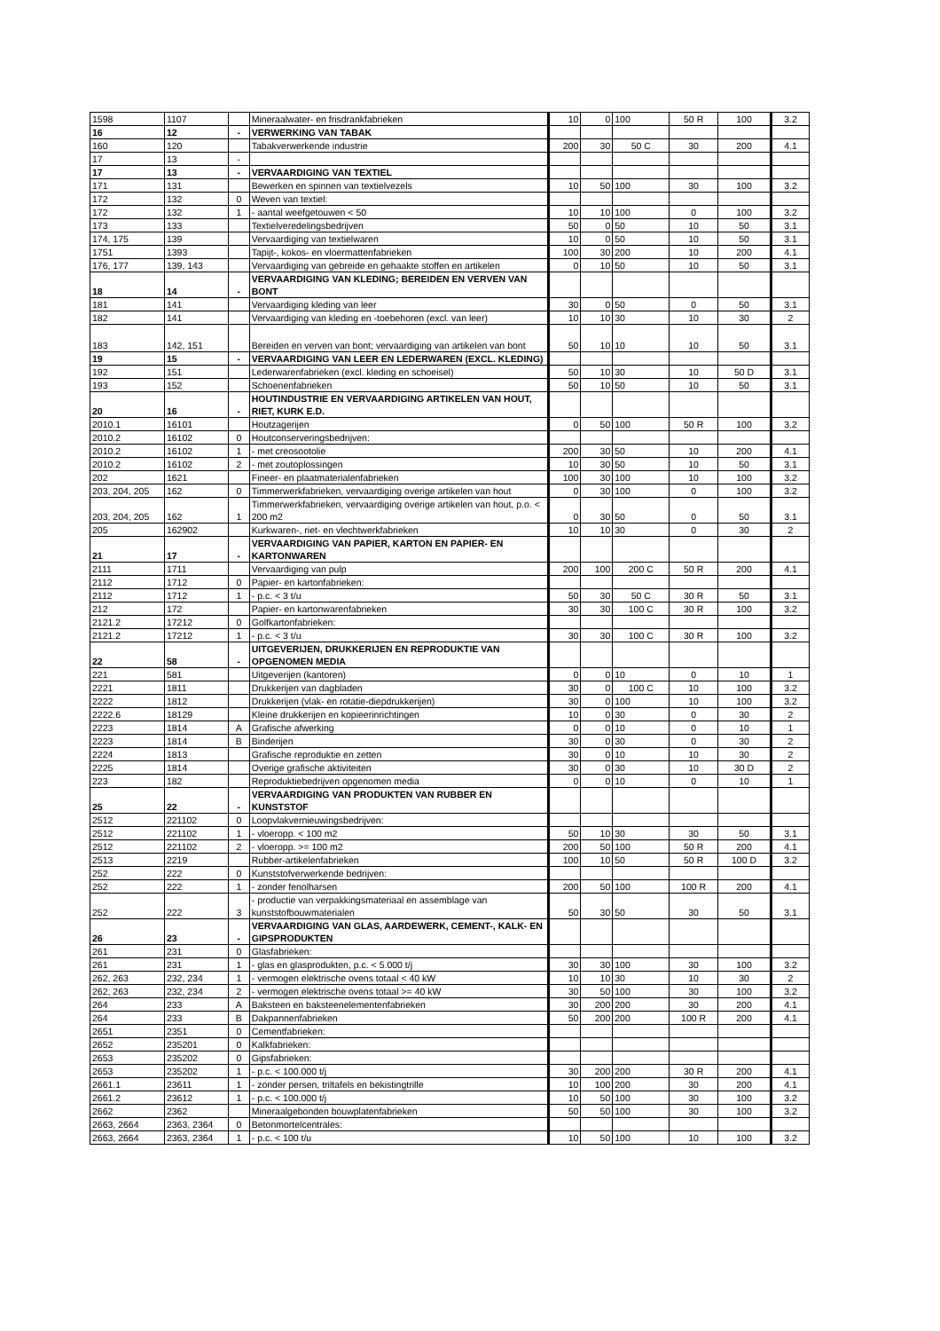| 1598 | 1107 | | Mineraalwater- en frisdrankfabrieken | 10 | 0 | 100 | 50 R | 100 | 3.2 |
| 16 | 12 | - | VERWERKING VAN TABAK | | | | | | |
| 160 | 120 | | Tabakverwerkende industrie | 200 | 30 | 50 C | 30 | 200 | 4.1 |
| 17 | 13 | - | | | | | | | |
| 17 | 13 | - | VERVAARDIGING VAN TEXTIEL | | | | | | |
| 171 | 131 | | Bewerken en spinnen van textielvezels | 10 | 50 | 100 | 30 | 100 | 3.2 |
| 172 | 132 | 0 | Weven van textiel: | | | | | | |
| 172 | 132 | 1 | - aantal weefgetouwen < 50 | 10 | 10 | 100 | 0 | 100 | 3.2 |
| 173 | 133 | | Textielveredelingsbedrijven | 50 | 0 | 50 | 10 | 50 | 3.1 |
| 174, 175 | 139 | | Vervaardiging van textielwaren | 10 | 0 | 50 | 10 | 50 | 3.1 |
| 1751 | 1393 | | Tapijt-, kokos- en vloermattenfabrieken | 100 | 30 | 200 | 10 | 200 | 4.1 |
| 176, 177 | 139, 143 | | Vervaardiging van gebreide en gehaakte stoffen en artikelen | 0 | 10 | 50 | 10 | 50 | 3.1 |
| 18 | 14 | - | VERVAARDIGING VAN KLEDING; BEREIDEN EN VERVEN VAN BONT | | | | | | |
| 181 | 141 | | Vervaardiging kleding van leer | 30 | 0 | 50 | 0 | 50 | 3.1 |
| 182 | 141 | | Vervaardiging van kleding en -toebehoren (excl. van leer) | 10 | 10 | 30 | 10 | 30 | 2 |
| 183 | 142, 151 | | Bereiden en verven van bont; vervaardiging van artikelen van bont | 50 | 10 | 10 | 10 | 50 | 3.1 |
| 19 | 15 | - | VERVAARDIGING VAN LEER EN LEDERWAREN (EXCL. KLEDING) | | | | | | |
| 192 | 151 | | Lederwarenfabrieken (excl. kleding en schoeisel) | 50 | 10 | 30 | 10 | 50 D | 3.1 |
| 193 | 152 | | Schoenenfabrieken | 50 | 10 | 50 | 10 | 50 | 3.1 |
| 20 | 16 | - | HOUTINDUSTRIE EN VERVAARDIGING ARTIKELEN VAN HOUT, RIET, KURK E.D. | | | | | | |
| 2010.1 | 16101 | | Houtzagerijen | 0 | 50 | 100 | 50 R | 100 | 3.2 |
| 2010.2 | 16102 | 0 | Houtconserveringsbedrijven: | | | | | | |
| 2010.2 | 16102 | 1 | - met creosootolie | 200 | 30 | 50 | 10 | 200 | 4.1 |
| 2010.2 | 16102 | 2 | - met zoutoplossingen | 10 | 30 | 50 | 10 | 50 | 3.1 |
| 202 | 1621 | | Fineer- en plaatmaterialenfabrieken | 100 | 30 | 100 | 10 | 100 | 3.2 |
| 203, 204, 205 | 162 | 0 | Timmerwerkfabrieken, vervaardiging overige artikelen van hout | 0 | 30 | 100 | 0 | 100 | 3.2 |
| 203, 204, 205 | 162 | 1 | Timmerwerkfabrieken, vervaardiging overige artikelen van hout, p.o. < 200 m2 | 0 | 30 | 50 | 0 | 50 | 3.1 |
| 205 | 162902 | | Kurkwaren-, riet- en vlechtwerkfabrieken | 10 | 10 | 30 | 0 | 30 | 2 |
| 21 | 17 | - | VERVAARDIGING VAN PAPIER, KARTON EN PAPIER- EN KARTONWAREN | | | | | | |
| 2111 | 1711 | | Vervaardiging van pulp | 200 | 100 | 200 C | 50 R | 200 | 4.1 |
| 2112 | 1712 | 0 | Papier- en kartonfabrieken: | | | | | | |
| 2112 | 1712 | 1 | - p.c. < 3 t/u | 50 | 30 | 50 C | 30 R | 50 | 3.1 |
| 212 | 172 | | Papier- en kartonwarenfabrieken | 30 | 30 | 100 C | 30 R | 100 | 3.2 |
| 2121.2 | 17212 | 0 | Golfkartonfabrieken: | | | | | | |
| 2121.2 | 17212 | 1 | - p.c. < 3 t/u | 30 | 30 | 100 C | 30 R | 100 | 3.2 |
| 22 | 58 | - | UITGEVERIJEN, DRUKKERIJEN EN REPRODUKTIE VAN OPGENOMEN MEDIA | | | | | | |
| 221 | 581 | | Uitgeverijen (kantoren) | 0 | 0 | 10 | 0 | 10 | 1 |
| 2221 | 1811 | | Drukkerijen van dagbladen | 30 | 0 | 100 C | 10 | 100 | 3.2 |
| 2222 | 1812 | | Drukkerijen (vlak- en rotatie-diepdrukkerijen) | 30 | 0 | 100 | 10 | 100 | 3.2 |
| 2222.6 | 18129 | | Kleine drukkerijen en kopieerinrichtingen | 10 | 0 | 30 | 0 | 30 | 2 |
| 2223 | 1814 | A | Grafische afwerking | 0 | 0 | 10 | 0 | 10 | 1 |
| 2223 | 1814 | B | Binderijen | 30 | 0 | 30 | 0 | 30 | 2 |
| 2224 | 1813 | | Grafische reproduktie en zetten | 30 | 0 | 10 | 10 | 30 | 2 |
| 2225 | 1814 | | Overige grafische aktiviteiten | 30 | 0 | 30 | 10 | 30 D | 2 |
| 223 | 182 | | Reproduktiebedrijven opgenomen media | 0 | 0 | 10 | 0 | 10 | 1 |
| 25 | 22 | - | VERVAARDIGING VAN PRODUKTEN VAN RUBBER EN KUNSTSTOF | | | | | | |
| 2512 | 221102 | 0 | Loopvlakvernieuwingsbedrijven: | | | | | | |
| 2512 | 221102 | 1 | - vloeropp. < 100 m2 | 50 | 10 | 30 | 30 | 50 | 3.1 |
| 2512 | 221102 | 2 | - vloeropp. >= 100 m2 | 200 | 50 | 100 | 50 R | 200 | 4.1 |
| 2513 | 2219 | | Rubber-artikelenfabrieken | 100 | 10 | 50 | 50 R | 100 D | 3.2 |
| 252 | 222 | 0 | Kunststofverwerkende bedrijven: | | | | | | |
| 252 | 222 | 1 | - zonder fenolharsen | 200 | 50 | 100 | 100 R | 200 | 4.1 |
| 252 | 222 | 3 | - productie van verpakkingsmateriaal en assemblage van kunststofbouwmaterialen | 50 | 30 | 50 | 30 | 50 | 3.1 |
| 26 | 23 | - | VERVAARDIGING VAN GLAS, AARDEWERK, CEMENT-, KALK- EN GIPSPRODUKTEN | | | | | | |
| 261 | 231 | 0 | Glasfabrieken: | | | | | | |
| 261 | 231 | 1 | - glas en glasprodukten, p.c. < 5.000 t/j | 30 | 30 | 100 | 30 | 100 | 3.2 |
| 262, 263 | 232, 234 | 1 | - vermogen elektrische ovens totaal < 40 kW | 10 | 10 | 30 | 10 | 30 | 2 |
| 262, 263 | 232, 234 | 2 | - vermogen elektrische ovens totaal >= 40 kW | 30 | 50 | 100 | 30 | 100 | 3.2 |
| 264 | 233 | A | Baksteen en baksteenelementenfabrieken | 30 | 200 | 200 | 30 | 200 | 4.1 |
| 264 | 233 | B | Dakpannenfabrieken | 50 | 200 | 200 | 100 R | 200 | 4.1 |
| 2651 | 2351 | 0 | Cementfabrieken: | | | | | | |
| 2652 | 235201 | 0 | Kalkfabrieken: | | | | | | |
| 2653 | 235202 | 0 | Gipsfabrieken: | | | | | | |
| 2653 | 235202 | 1 | - p.c. < 100.000 t/j | 30 | 200 | 200 | 30 R | 200 | 4.1 |
| 2661.1 | 23611 | 1 | - zonder persen, triltafels en bekistingtrille | 10 | 100 | 200 | 30 | 200 | 4.1 |
| 2661.2 | 23612 | 1 | - p.c. < 100.000 t/j | 10 | 50 | 100 | 30 | 100 | 3.2 |
| 2662 | 2362 | | Mineraalgebonden bouwplatenfabrieken | 50 | 50 | 100 | 30 | 100 | 3.2 |
| 2663, 2664 | 2363, 2364 | 0 | Betonmortelcentrales: | | | | | | |
| 2663, 2664 | 2363, 2364 | 1 | - p.c. < 100 t/u | 10 | 50 | 100 | 10 | 100 | 3.2 |